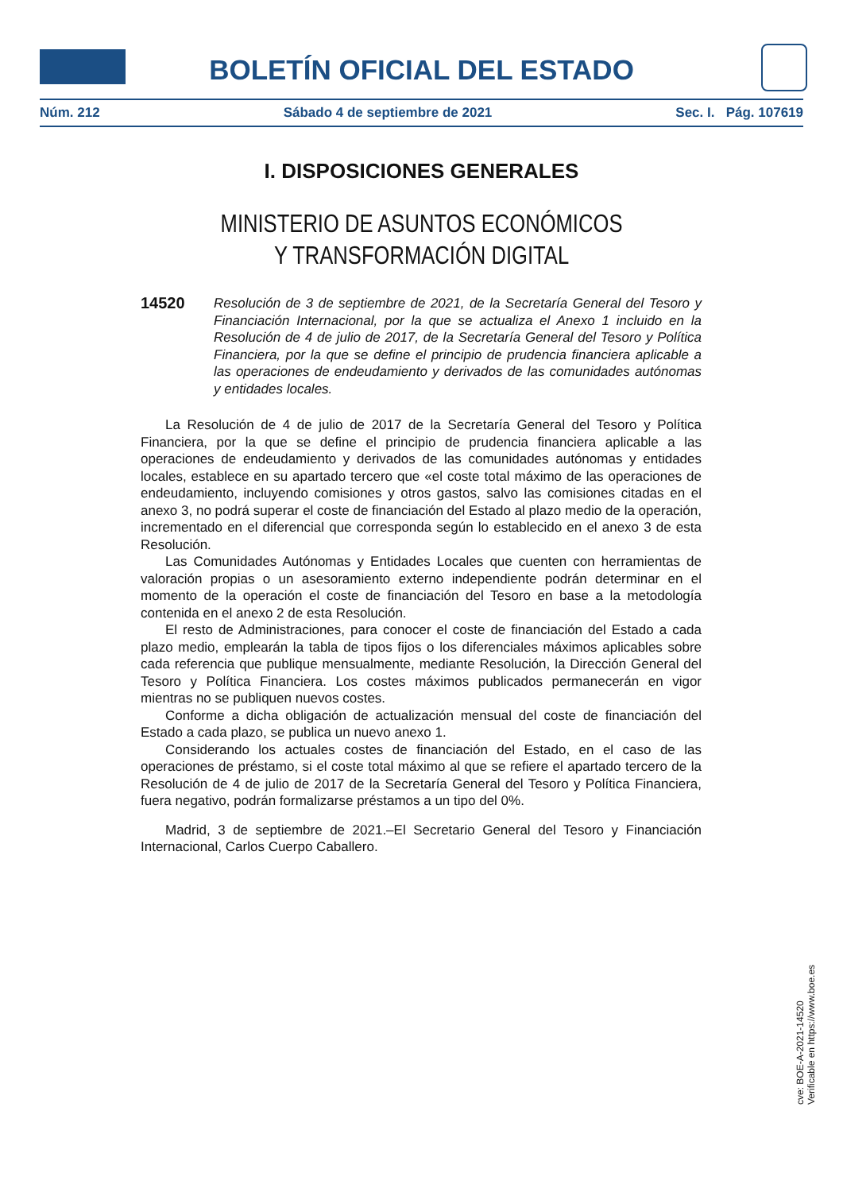BOLETÍN OFICIAL DEL ESTADO
Núm. 212 Sábado 4 de septiembre de 2021 Sec. I. Pág. 107619
I. DISPOSICIONES GENERALES
MINISTERIO DE ASUNTOS ECONÓMICOS
Y TRANSFORMACIÓN DIGITAL
14520
Resolución de 3 de septiembre de 2021, de la Secretaría General del Tesoro y Financiación Internacional, por la que se actualiza el Anexo 1 incluido en la Resolución de 4 de julio de 2017, de la Secretaría General del Tesoro y Política Financiera, por la que se define el principio de prudencia financiera aplicable a las operaciones de endeudamiento y derivados de las comunidades autónomas y entidades locales.
La Resolución de 4 de julio de 2017 de la Secretaría General del Tesoro y Política Financiera, por la que se define el principio de prudencia financiera aplicable a las operaciones de endeudamiento y derivados de las comunidades autónomas y entidades locales, establece en su apartado tercero que «el coste total máximo de las operaciones de endeudamiento, incluyendo comisiones y otros gastos, salvo las comisiones citadas en el anexo 3, no podrá superar el coste de financiación del Estado al plazo medio de la operación, incrementado en el diferencial que corresponda según lo establecido en el anexo 3 de esta Resolución.
Las Comunidades Autónomas y Entidades Locales que cuenten con herramientas de valoración propias o un asesoramiento externo independiente podrán determinar en el momento de la operación el coste de financiación del Tesoro en base a la metodología contenida en el anexo 2 de esta Resolución.
El resto de Administraciones, para conocer el coste de financiación del Estado a cada plazo medio, emplearán la tabla de tipos fijos o los diferenciales máximos aplicables sobre cada referencia que publique mensualmente, mediante Resolución, la Dirección General del Tesoro y Política Financiera. Los costes máximos publicados permanecerán en vigor mientras no se publiquen nuevos costes.
Conforme a dicha obligación de actualización mensual del coste de financiación del Estado a cada plazo, se publica un nuevo anexo 1.
Considerando los actuales costes de financiación del Estado, en el caso de las operaciones de préstamo, si el coste total máximo al que se refiere el apartado tercero de la Resolución de 4 de julio de 2017 de la Secretaría General del Tesoro y Política Financiera, fuera negativo, podrán formalizarse préstamos a un tipo del 0%.
Madrid, 3 de septiembre de 2021.–El Secretario General del Tesoro y Financiación Internacional, Carlos Cuerpo Caballero.
cve: BOE-A-2021-14520
Verificable en https://www.boe.es